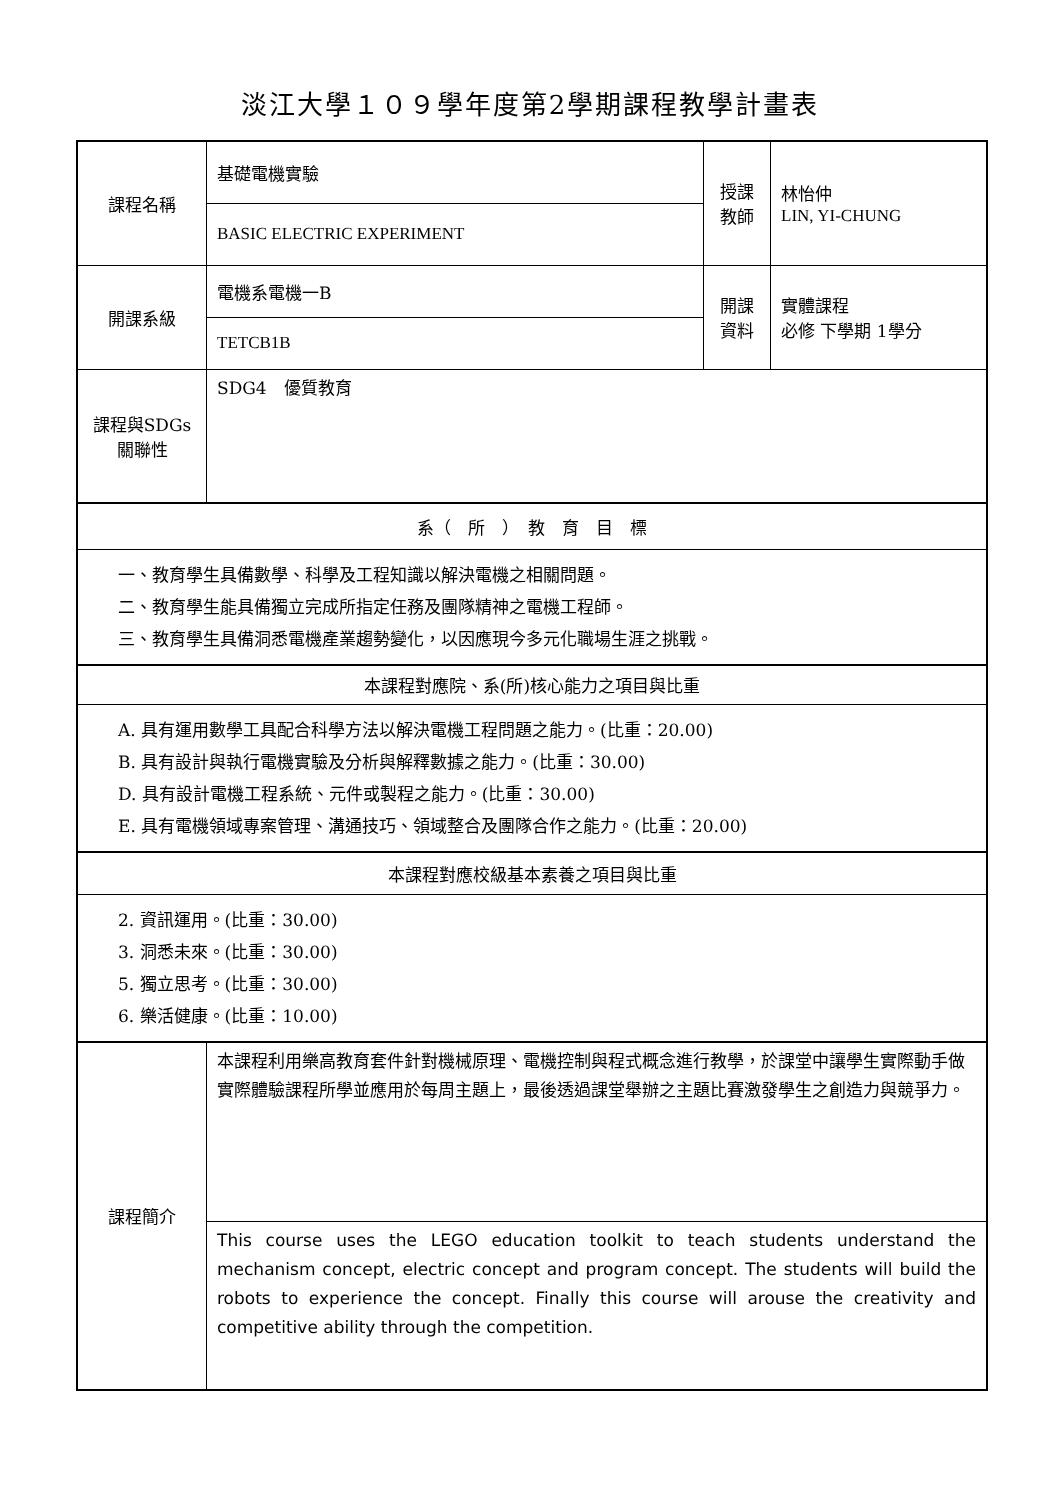淡江大學１０９學年度第2學期課程教學計畫表
| 課程名稱 | 基礎電機實驗 | 授課 教師 | 林怡仲 LIN, YI-CHUNG |
| | BASIC ELECTRIC EXPERIMENT | | |
| 開課系級 | 電機系電機一B | 開課 資料 | 實體課程 必修 下學期 1學分 |
| | TETCB1B | | |
| 課程與SDGs 關聯性 | SDG4 優質教育 | | |
| 系（ 所 ） 教 育 目 標 | | | |
| 一、教育學生具備數學、科學及工程知識以解決電機之相關問題。 二、教育學生能具備獨立完成所指定任務及團隊精神之電機工程師。 三、教育學生具備洞悉電機產業趨勢變化，以因應現今多元化職場生涯之挑戰。 | | | |
| 本課程對應院、系(所)核心能力之項目與比重 | | | |
| A. 具有運用數學工具配合科學方法以解決電機工程問題之能力。(比重：20.00) B. 具有設計與執行電機實驗及分析與解釋數據之能力。(比重：30.00) D. 具有設計電機工程系統、元件或製程之能力。(比重：30.00) E. 具有電機領域專案管理、溝通技巧、領域整合及團隊合作之能力。(比重：20.00) | | | |
| 本課程對應校級基本素養之項目與比重 | | | |
| 2. 資訊運用。(比重：30.00) 3. 洞悉未來。(比重：30.00) 5. 獨立思考。(比重：30.00) 6. 樂活健康。(比重：10.00) | | | |
| 課程簡介 | 本課程利用樂高教育套件針對機械原理、電機控制與程式概念進行教學，於課堂中讓學生實際動手做實際體驗課程所學並應用於每周主題上，最後透過課堂舉辦之主題比賽激發學生之創造力與競爭力。 | | |
| | This course uses the LEGO education toolkit to teach students understand the mechanism concept, electric concept and program concept. The students will build the robots to experience the concept. Finally this course will arouse the creativity and competitive ability through the competition. | | |